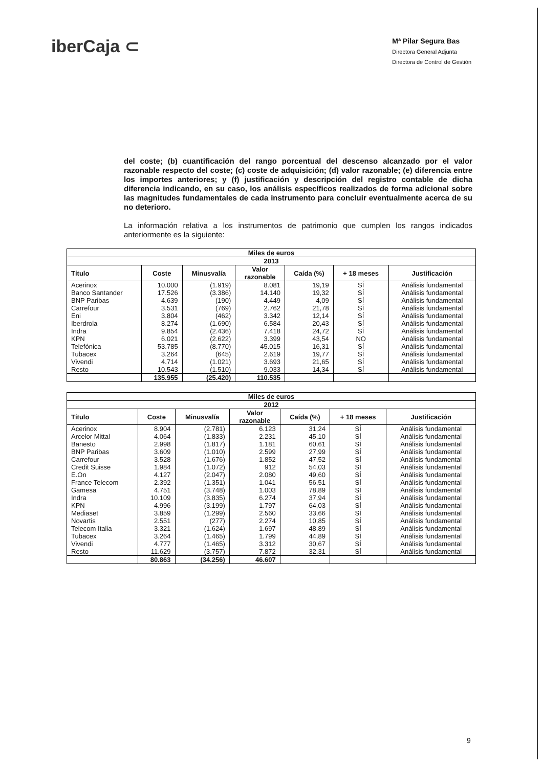iberCaja ⊂
Mª Pilar Segura Bas
Directora General Adjunta
Directora de Control de Gestión
del coste; (b) cuantificación del rango porcentual del descenso alcanzado por el valor razonable respecto del coste; (c) coste de adquisición; (d) valor razonable; (e) diferencia entre los importes anteriores; y (f) justificación y descripción del registro contable de dicha diferencia indicando, en su caso, los análisis específicos realizados de forma adicional sobre las magnitudes fundamentales de cada instrumento para concluir eventualmente acerca de su no deterioro.
La información relativa a los instrumentos de patrimonio que cumplen los rangos indicados anteriormente es la siguiente:
| Miles de euros | | | | | | |
| --- | --- | --- | --- | --- | --- | --- |
| 2013 | | | | | | |
| Título | Coste | Minusvalía | Valor razonable | Caída (%) | + 18 meses | Justificación |
| Acerinox | 10.000 | (1.919) | 8.081 | 19,19 | SÍ | Análisis fundamental |
| Banco Santander | 17.526 | (3.386) | 14.140 | 19,32 | SÍ | Análisis fundamental |
| BNP Paribas | 4.639 | (190) | 4.449 | 4,09 | SÍ | Análisis fundamental |
| Carrefour | 3.531 | (769) | 2.762 | 21,78 | SÍ | Análisis fundamental |
| Eni | 3.804 | (462) | 3.342 | 12,14 | SÍ | Análisis fundamental |
| Iberdrola | 8.274 | (1.690) | 6.584 | 20,43 | SÍ | Análisis fundamental |
| Indra | 9.854 | (2.436) | 7.418 | 24,72 | SÍ | Análisis fundamental |
| KPN | 6.021 | (2.622) | 3.399 | 43,54 | NO | Análisis fundamental |
| Telefónica | 53.785 | (8.770) | 45.015 | 16,31 | SÍ | Análisis fundamental |
| Tubacex | 3.264 | (645) | 2.619 | 19,77 | SÍ | Análisis fundamental |
| Vivendi | 4.714 | (1.021) | 3.693 | 21,65 | SÍ | Análisis fundamental |
| Resto | 10.543 | (1.510) | 9.033 | 14,34 | SÍ | Análisis fundamental |
| | 135.955 | (25.420) | 110.535 | | | |
| Miles de euros | | | | | | |
| --- | --- | --- | --- | --- | --- | --- |
| 2012 | | | | | | |
| Título | Coste | Minusvalía | Valor razonable | Caída (%) | + 18 meses | Justificación |
| Acerinox | 8.904 | (2.781) | 6.123 | 31,24 | SÍ | Análisis fundamental |
| Arcelor Mittal | 4.064 | (1.833) | 2.231 | 45,10 | SÍ | Análisis fundamental |
| Banesto | 2.998 | (1.817) | 1.181 | 60,61 | SÍ | Análisis fundamental |
| BNP Paribas | 3.609 | (1.010) | 2.599 | 27,99 | SÍ | Análisis fundamental |
| Carrefour | 3.528 | (1.676) | 1.852 | 47,52 | SÍ | Análisis fundamental |
| Credit Suisse | 1.984 | (1.072) | 912 | 54,03 | SÍ | Análisis fundamental |
| E.On | 4.127 | (2.047) | 2.080 | 49,60 | SÍ | Análisis fundamental |
| France Telecom | 2.392 | (1.351) | 1.041 | 56,51 | SÍ | Análisis fundamental |
| Gamesa | 4.751 | (3.748) | 1.003 | 78,89 | SÍ | Análisis fundamental |
| Indra | 10.109 | (3.835) | 6.274 | 37,94 | SÍ | Análisis fundamental |
| KPN | 4.996 | (3.199) | 1.797 | 64,03 | SÍ | Análisis fundamental |
| Mediaset | 3.859 | (1.299) | 2.560 | 33,66 | SÍ | Análisis fundamental |
| Novartis | 2.551 | (277) | 2.274 | 10,85 | SÍ | Análisis fundamental |
| Telecom Italia | 3.321 | (1.624) | 1.697 | 48,89 | SÍ | Análisis fundamental |
| Tubacex | 3.264 | (1.465) | 1.799 | 44,89 | SÍ | Análisis fundamental |
| Vivendi | 4.777 | (1.465) | 3.312 | 30,67 | SÍ | Análisis fundamental |
| Resto | 11.629 | (3.757) | 7.872 | 32,31 | SÍ | Análisis fundamental |
| | 80.863 | (34.256) | 46.607 | | | |
9